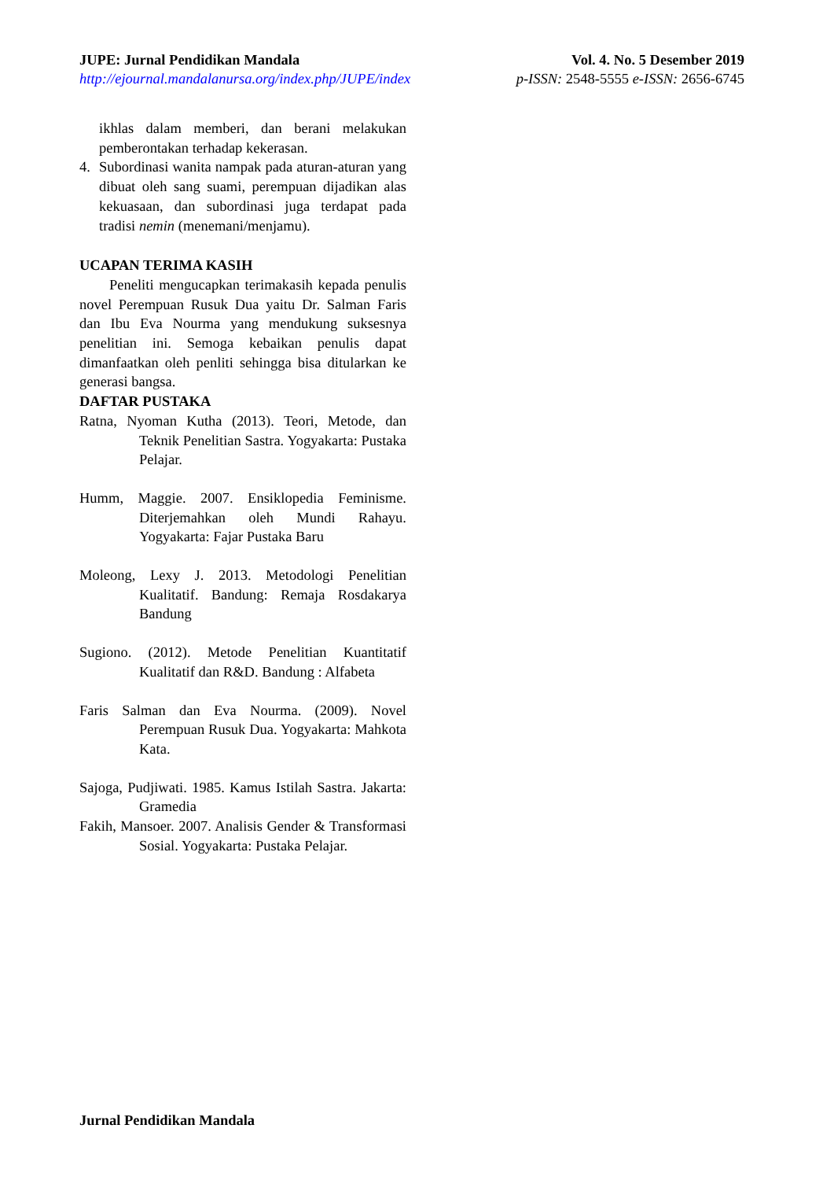JUPE: Jurnal Pendidikan Mandala
http://ejournal.mandalanursa.org/index.php/JUPE/index
Vol. 4. No. 5 Desember 2019
p-ISSN: 2548-5555 e-ISSN: 2656-6745
ikhlas dalam memberi, dan berani melakukan pemberontakan terhadap kekerasan.
4. Subordinasi wanita nampak pada aturan-aturan yang dibuat oleh sang suami, perempuan dijadikan alas kekuasaan, dan subordinasi juga terdapat pada tradisi nemin (menemani/menjamu).
UCAPAN TERIMA KASIH
Peneliti mengucapkan terimakasih kepada penulis novel Perempuan Rusuk Dua yaitu Dr. Salman Faris dan Ibu Eva Nourma yang mendukung suksesnya penelitian ini. Semoga kebaikan penulis dapat dimanfaatkan oleh penliti sehingga bisa ditularkan ke generasi bangsa.
DAFTAR PUSTAKA
Ratna, Nyoman Kutha (2013). Teori, Metode, dan Teknik Penelitian Sastra. Yogyakarta: Pustaka Pelajar.
Humm, Maggie. 2007. Ensiklopedia Feminisme. Diterjemahkan oleh Mundi Rahayu. Yogyakarta: Fajar Pustaka Baru
Moleong, Lexy J. 2013. Metodologi Penelitian Kualitatif. Bandung: Remaja Rosdakarya Bandung
Sugiono. (2012). Metode Penelitian Kuantitatif Kualitatif dan R&D. Bandung : Alfabeta
Faris Salman dan Eva Nourma. (2009). Novel Perempuan Rusuk Dua. Yogyakarta: Mahkota Kata.
Sajoga, Pudjiwati. 1985. Kamus Istilah Sastra. Jakarta: Gramedia
Fakih, Mansoer. 2007. Analisis Gender & Transformasi Sosial. Yogyakarta: Pustaka Pelajar.
Jurnal Pendidikan Mandala